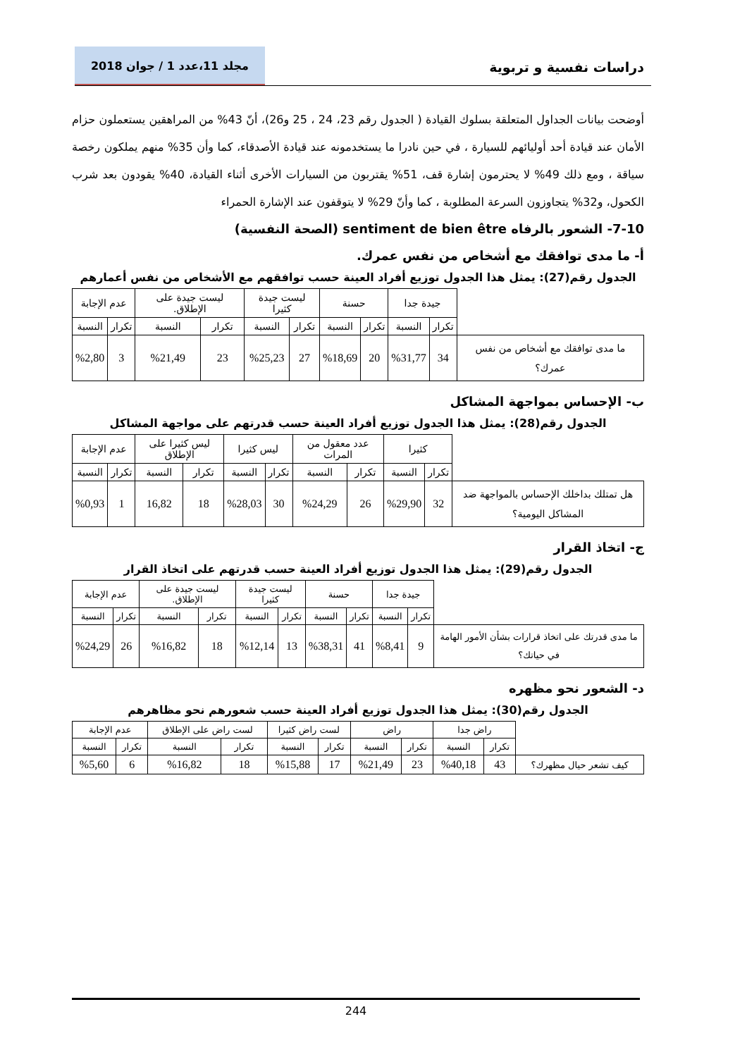دراسات نفسية و تربوية
مجلد 11،عدد 1 / جوان 2018
أوضحت بيانات الجداول المتعلقة بسلوك القيادة ( الجدول رقم 23، 24 ، 25 و26)، أنّ 43% من المراهقين يستعملون حزام الأمان عند قيادة أحد أوليائهم للسيارة ، في حين نادرا ما يستخدمونه عند قيادة الأصدقاء، كما وأن 35% منهم يملكون رخصة سياقة ، ومع ذلك 49% لا يحترمون إشارة قف، 51% يقتربون من السيارات الأخرى أثناء القيادة، 40% يقودون بعد شرب الكحول، و32% يتجاوزون السرعة المطلوبة ، كما وأنّ 29% لا يتوقفون عند الإشارة الحمراء
7-10- الشعور بالرفاه sentiment de bien être (الصحة النفسية)
أ- ما مدى توافقك مع أشخاص من نفس عمرك.
الجدول رقم(27): يمثل هذا الجدول توزيع أفراد العينة حسب توافقهم مع الأشخاص من نفس أعمارهم
| | جيدة جدا | | حسنة | | ليست جيدة كثيرا | | ليست جيدة على الإطلاق. | | عدم الإجابة | |
| --- | --- | --- | --- | --- | --- | --- | --- | --- | --- | --- |
| | تكرار | النسبة | تكرار | النسبة | تكرار | النسبة | تكرار | النسبة | تكرار | النسبة |
| ما مدى توافقك مع أشخاص من نفس عمرك؟ | 34 | %31,77 | 20 | %18,69 | 27 | %25,23 | 23 | %21,49 | 3 | %2,80 |
ب- الإحساس بمواجهة المشاكل
الجدول رقم(28): يمثل هذا الجدول توزيع أفراد العينة حسب قدرتهم على مواجهة المشاكل
| | كثيرا | | عدد معقول من المرات | | ليس كثيرا | | ليس كثيرا على الإطلاق | | عدم الإجابة | |
| --- | --- | --- | --- | --- | --- | --- | --- | --- | --- | --- |
| | تكرار | النسبة | تكرار | النسبة | تكرار | النسبة | تكرار | النسبة | تكرار | النسبة |
| هل تمتلك بداخلك الإحساس بالمواجهة ضد المشاكل اليومية؟ | 32 | %29,90 | 26 | %24,29 | 30 | %28,03 | 18 | 16,82 | 1 | %0,93 |
ج- اتخاذ القرار
الجدول رقم(29): يمثل هذا الجدول توزيع أفراد العينة حسب قدرتهم على اتخاذ القرار
| | جيدة جدا | | حسنة | | ليست جيدة كثيرا | | ليست جيدة على الإطلاق. | | عدم الإجابة | |
| --- | --- | --- | --- | --- | --- | --- | --- | --- | --- | --- |
| | تكرار | النسبة | تكرار | النسبة | تكرار | النسبة | تكرار | النسبة | تكرار | النسبة |
| ما مدى قدرتك على اتخاذ قرارات بشأن الأمور الهامة في حياتك؟ | 9 | %8,41 | 41 | %38,31 | 13 | %12,14 | 18 | %16,82 | 26 | %24,29 |
د- الشعور نحو مظهره
الجدول رقم(30): يمثل هذا الجدول توزيع أفراد العينة حسب شعورهم نحو مظاهرهم
| | راض جدا | | راض | | لست راض كثيرا | | لست راض على الإطلاق | | عدم الإجابة | |
| --- | --- | --- | --- | --- | --- | --- | --- | --- | --- | --- |
| | تكرار | النسبة | تكرار | النسبة | تكرار | النسبة | تكرار | النسبة | تكرار | النسبة |
| كيف تشعر حيال مظهرك؟ | 43 | %40,18 | 23 | %21,49 | 17 | %15,88 | 18 | %16,82 | 6 | %5,60 |
244